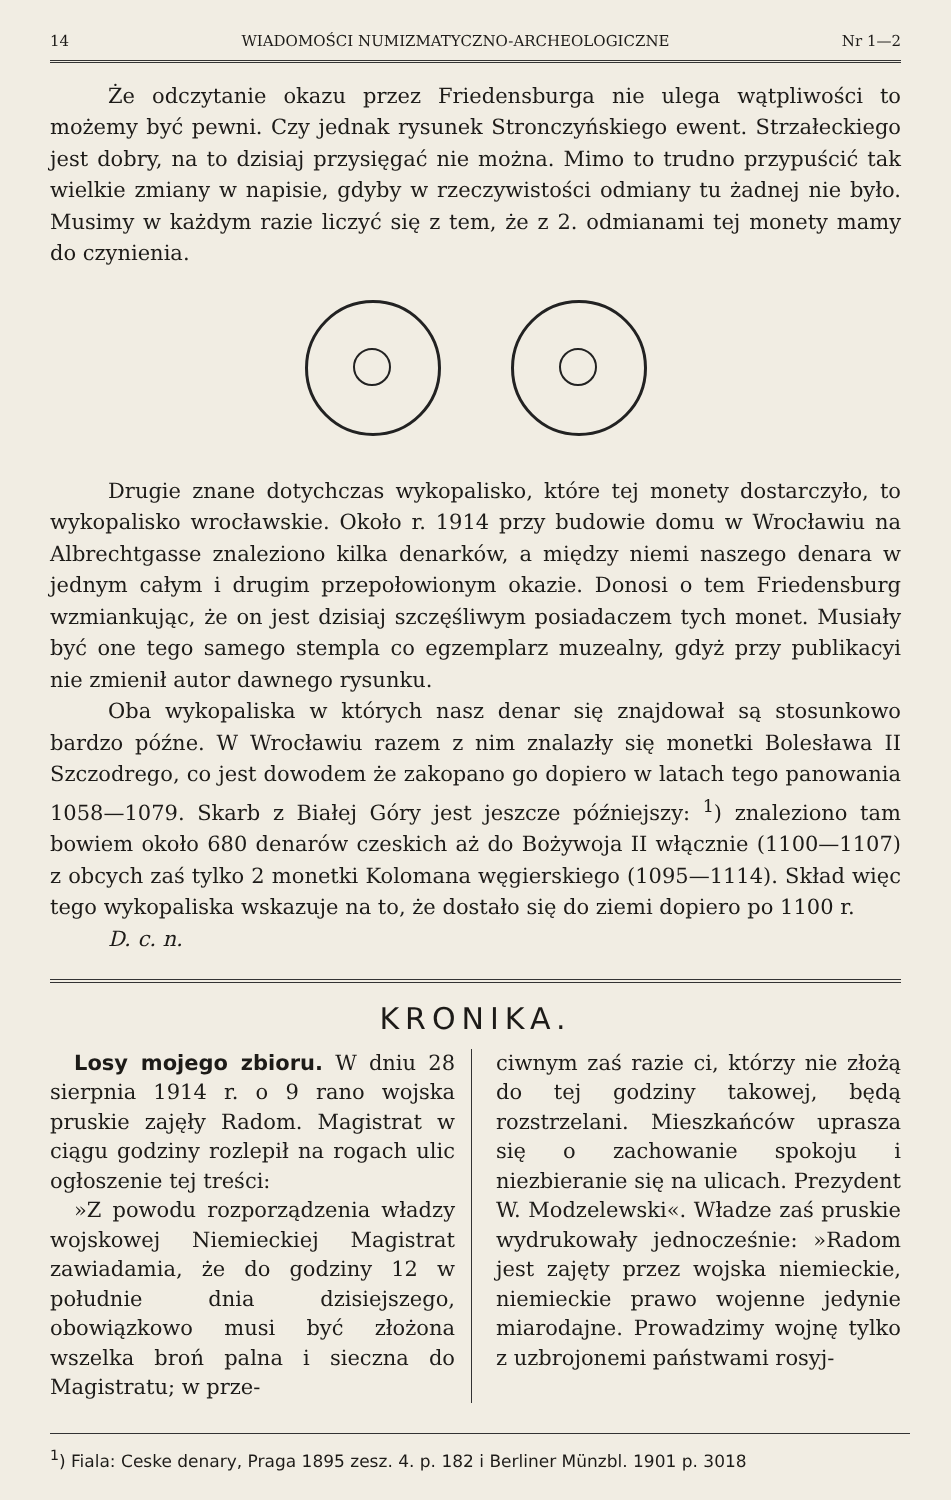14 WIADOMOŚCI NUMIZMATYCZNO-ARCHEOLOGICZNE Nr 1—2
Że odczytanie okazu przez Friedensburga nie ulega wątpliwości to możemy być pewni. Czy jednak rysunek Stronczyńskiego ewent. Strzałeckiego jest dobry, na to dzisiaj przysięgać nie można. Mimo to trudno przypuścić tak wielkie zmiany w napisie, gdyby w rzeczywistości odmiany tu żadnej nie było. Musimy w każdym razie liczyć się z tem, że z 2. odmianami tej monety mamy do czynienia.
Drugie znane dotychczas wykopalisko, które tej monety dostarczyło, to wykopalisko wrocławskie. Około r. 1914 przy budowie domu w Wrocławiu na Albrechtgasse znaleziono kilka denarków, a między niemi naszego denara w jednym całym i drugim przepołowionym okazie. Donosi o tem Friedensburg wzmiankując, że on jest dzisiaj szczęśliwym posiadaczem tych monet. Musiały być one tego samego stempla co egzemplarz muzealny, gdyż przy publikacyi nie zmienił autor dawnego rysunku.
Oba wykopaliska w których nasz denar się znajdował są stosunkowo bardzo późne. W Wrocławiu razem z nim znalazły się monetki Bolesława II Szczodrego, co jest dowodem że zakopano go dopiero w latach tego panowania 1058—1079. Skarb z Białej Góry jest jeszcze późniejszy: <sup>1</sup>) znaleziono tam bowiem około 680 denarów czeskich aż do Bożywoja II włącznie (1100—1107) z obcych zaś tylko 2 monetki Kolomana węgierskiego (1095—1114). Skład więc tego wykopaliska wskazuje na to, że dostało się do ziemi dopiero po 1100 r.
D. c. n.
KRONIKA.
Losy mojego zbioru. W dniu 28 sierpnia 1914 r. o 9 rano wojska pruskie zajęły Radom. Magistrat w ciągu godziny rozlepił na rogach ulic ogłoszenie tej treści:
»Z powodu rozporządzenia władzy wojskowej Niemieckiej Magistrat zawiadamia, że do godziny 12 w południe dnia dzisiejszego, obowiązkowo musi być złożona wszelka broń palna i sieczna do Magistratu; w prze-
ciwnym zaś razie ci, którzy nie złożą do tej godziny takowej, będą rozstrzelani. Mieszkańców uprasza się o zachowanie spokoju i niezbieranie się na ulicach. Prezydent W. Modzelewski«. Władze zaś pruskie wydrukowały jednocześnie: »Radom jest zajęty przez wojska niemieckie, niemieckie prawo wojenne jedynie miarodajne. Prowadzimy wojnę tylko z uzbrojonemi państwami rosyj-
<sup>1</sup>) Fiala: Ceske denary, Praga 1895 zesz. 4. p. 182 i Berliner Münzbl. 1901 p. 3018